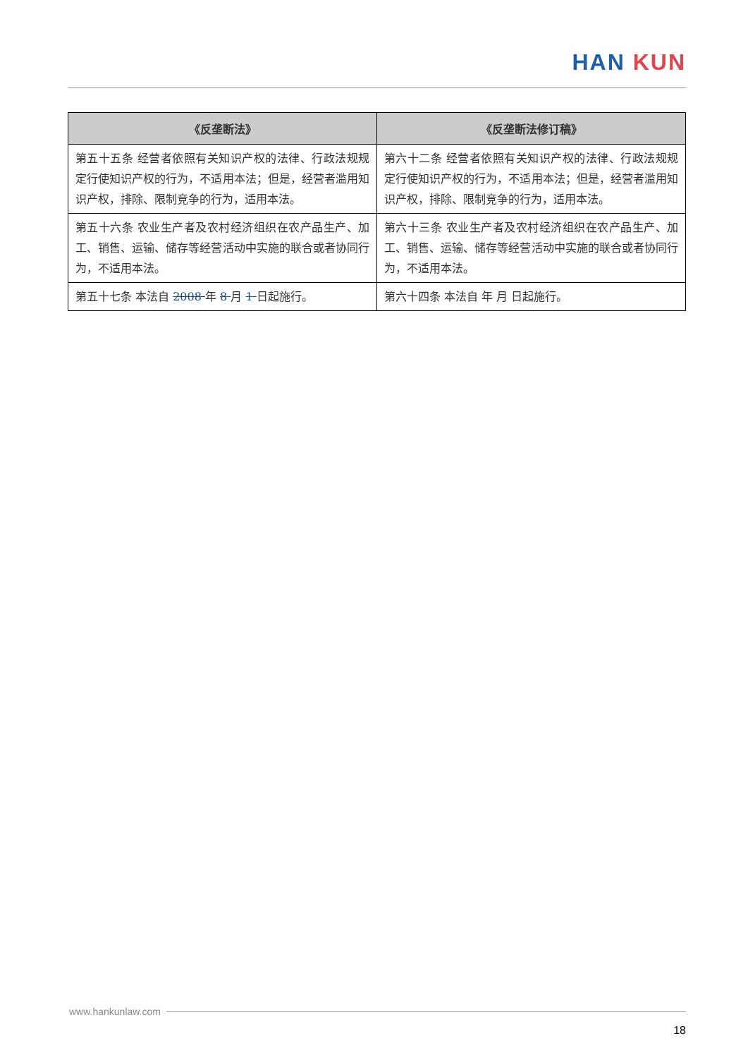HAN KUN
| 《反垄断法》 | 《反垄断法修订稿》 |
| --- | --- |
| 第五十五条 经营者依照有关知识产权的法律、行政法规规定行使知识产权的行为，不适用本法；但是，经营者滥用知识产权，排除、限制竞争的行为，适用本法。 | 第六十二条 经营者依照有关知识产权的法律、行政法规规定行使知识产权的行为，不适用本法；但是，经营者滥用知识产权，排除、限制竞争的行为，适用本法。 |
| 第五十六条 农业生产者及农村经济组织在农产品生产、加工、销售、运输、储存等经营活动中实施的联合或者协同行为，不适用本法。 | 第六十三条 农业生产者及农村经济组织在农产品生产、加工、销售、运输、储存等经营活动中实施的联合或者协同行为，不适用本法。 |
| 第五十七条 本法自 2008 年 8 月 1 日起施行。 | 第六十四条 本法自 年 月 日起施行。 |
www.hankunlaw.com
18